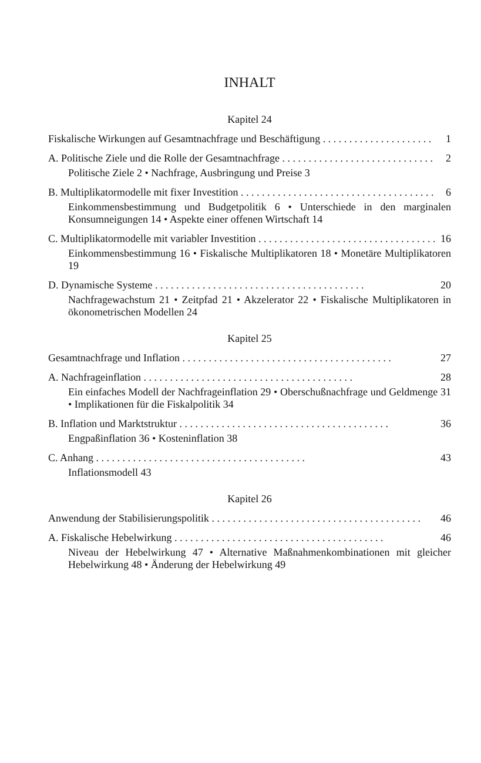INHALT
Kapitel 24
Fiskalische Wirkungen auf Gesamtnachfrage und Beschäftigung 1
A. Politische Ziele und die Rolle der Gesamtnachfrage 2
Politische Ziele 2 • Nachfrage, Ausbringung und Preise 3
B. Multiplikatormodelle mit fixer Investition 6
Einkommensbestimmung und Budgetpolitik 6 • Unterschiede in den marginalen Konsumneigungen 14 • Aspekte einer offenen Wirtschaft 14
C. Multiplikatormodelle mit variabler Investition 16
Einkommensbestimmung 16 • Fiskalische Multiplikatoren 18 • Monetäre Multiplikatoren 19
D. Dynamische Systeme 20
Nachfragewachstum 21 • Zeitpfad 21 • Akzelerator 22 • Fiskalische Multiplikatoren in ökonometrischen Modellen 24
Kapitel 25
Gesamtnachfrage und Inflation 27
A. Nachfrageinflation 28
Ein einfaches Modell der Nachfrageinflation 29 • Oberschußnachfrage und Geldmenge 31 • Implikationen für die Fiskalpolitik 34
B. Inflation und Marktstruktur 36
Engpaßinflation 36 • Kosteninflation 38
C. Anhang 43
Inflationsmodell 43
Kapitel 26
Anwendung der Stabilisierungspolitik 46
A. Fiskalische Hebelwirkung 46
Niveau der Hebelwirkung 47 • Alternative Maßnahmenkombinationen mit gleicher Hebelwirkung 48 • Änderung der Hebelwirkung 49